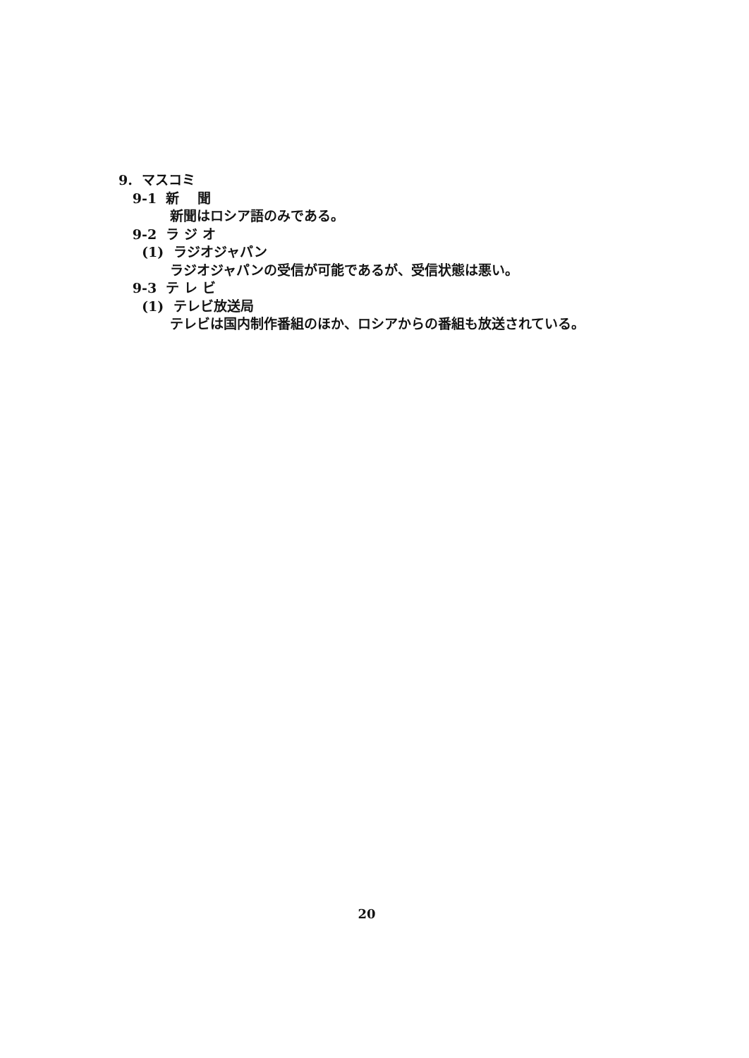9. マスコミ
9-1 新　 聞
新聞はロシア語のみである。
9-2 ラ ジ オ
(1) ラジオジャパン
ラジオジャパンの受信が可能であるが、受信状態は悪い。
9-3 テ レ ビ
(1) テレビ放送局
テレビは国内制作番組のほか、ロシアからの番組も放送されている。
20